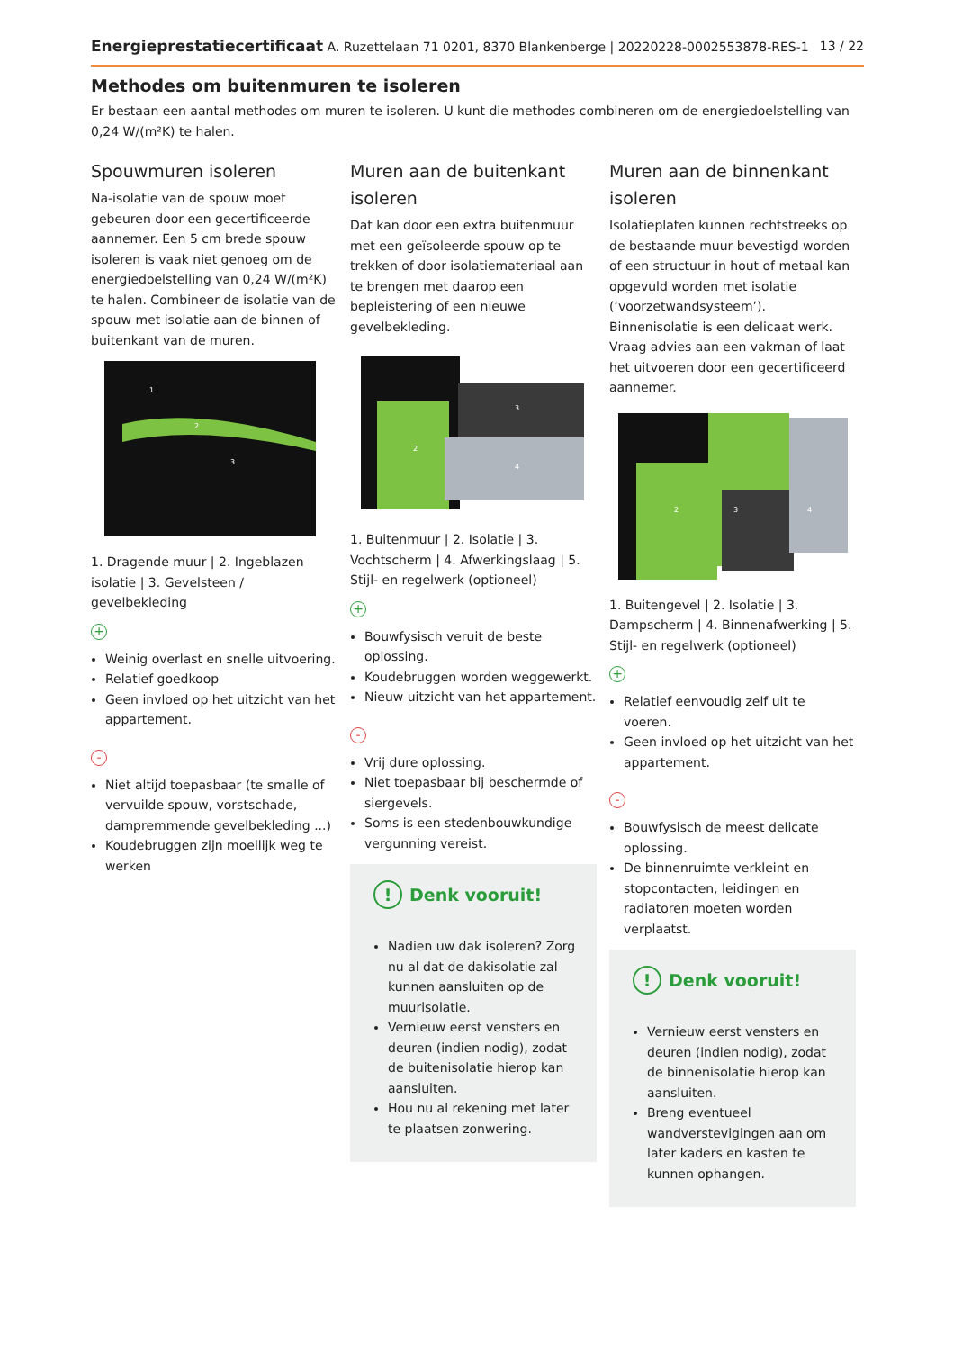Energieprestatiecertificaat A. Ruzettelaan 71 0201, 8370 Blankenberge | 20220228-0002553878-RES-1
13 / 22
Methodes om buitenmuren te isoleren
Er bestaan een aantal methodes om muren te isoleren. U kunt die methodes combineren om de energiedoelstelling van 0,24 W/(m²K) te halen.
Spouwmuren isoleren
Na-isolatie van de spouw moet gebeuren door een gecertificeerde aannemer. Een 5 cm brede spouw isoleren is vaak niet genoeg om de energiedoelstelling van 0,24 W/(m²K) te halen. Combineer de isolatie van de spouw met isolatie aan de binnen of buitenkant van de muren.
1
2
3
1. Dragende muur | 2. Ingeblazen isolatie | 3. Gevelsteen / gevelbekleding
+
Weinig overlast en snelle uitvoering.
Relatief goedkoop
Geen invloed op het uitzicht van het appartement.
-
Niet altijd toepasbaar (te smalle of vervuilde spouw, vorstschade, dampremmende gevelbekleding ...)
Koudebruggen zijn moeilijk weg te werken
Muren aan de buitenkant isoleren
Dat kan door een extra buitenmuur met een geïsoleerde spouw op te trekken of door isolatiemateriaal aan te brengen met daarop een bepleistering of een nieuwe gevelbekleding.
2
3
4
1. Buitenmuur | 2. Isolatie | 3. Vochtscherm | 4. Afwerkingslaag | 5. Stijl- en regelwerk (optioneel)
+
Bouwfysisch veruit de beste oplossing.
Koudebruggen worden weggewerkt.
Nieuw uitzicht van het appartement.
-
Vrij dure oplossing.
Niet toepasbaar bij beschermde of siergevels.
Soms is een stedenbouwkundige vergunning vereist.
! Denk vooruit!
Nadien uw dak isoleren? Zorg nu al dat de dakisolatie zal kunnen aansluiten op de muurisolatie.
Vernieuw eerst vensters en deuren (indien nodig), zodat de buitenisolatie hierop kan aansluiten.
Hou nu al rekening met later te plaatsen zonwering.
Muren aan de binnenkant isoleren
Isolatieplaten kunnen rechtstreeks op de bestaande muur bevestigd worden of een structuur in hout of metaal kan opgevuld worden met isolatie (‘voorzetwandsysteem’). Binnenisolatie is een delicaat werk. Vraag advies aan een vakman of laat het uitvoeren door een gecertificeerd aannemer.
2
3
4
1. Buitengevel | 2. Isolatie | 3. Dampscherm | 4. Binnenafwerking | 5. Stijl- en regelwerk (optioneel)
+
Relatief eenvoudig zelf uit te voeren.
Geen invloed op het uitzicht van het appartement.
-
Bouwfysisch de meest delicate oplossing.
De binnenruimte verkleint en stopcontacten, leidingen en radiatoren moeten worden verplaatst.
! Denk vooruit!
Vernieuw eerst vensters en deuren (indien nodig), zodat de binnenisolatie hierop kan aansluiten.
Breng eventueel wandverstevigingen aan om later kaders en kasten te kunnen ophangen.